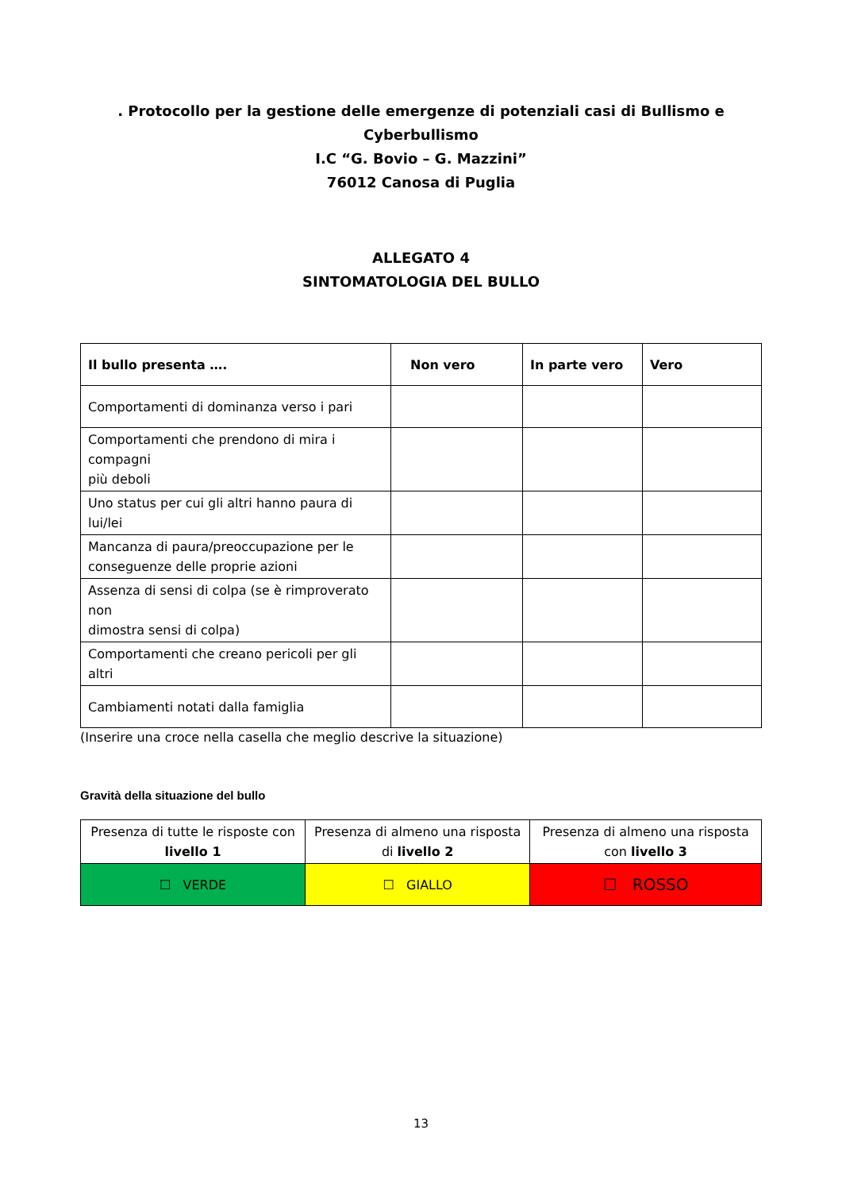. Protocollo per la gestione delle emergenze di potenziali casi di Bullismo e Cyberbullismo
I.C “G. Bovio – G. Mazzini”
76012 Canosa di Puglia
ALLEGATO 4
SINTOMATOLOGIA DEL BULLO
| Il bullo presenta …. | Non vero | In parte vero | Vero |
| --- | --- | --- | --- |
| Comportamenti di dominanza verso i pari | | | |
| Comportamenti che prendono di mira i compagni più deboli | | | |
| Uno status per cui gli altri hanno paura di lui/lei | | | |
| Mancanza di paura/preoccupazione per le conseguenze delle proprie azioni | | | |
| Assenza di sensi di colpa (se è rimproverato non dimostra sensi di colpa) | | | |
| Comportamenti che creano pericoli per gli altri | | | |
| Cambiamenti notati dalla famiglia | | | |
(Inserire una croce nella casella che meglio descrive la situazione)
Gravità della situazione del bullo
| Presenza di tutte le risposte con livello 1 | Presenza di almeno una risposta di livello 2 | Presenza di almeno una risposta con livello 3 |
| ☐ VERDE | ☐ GIALLO | ☐ ROSSO |
13